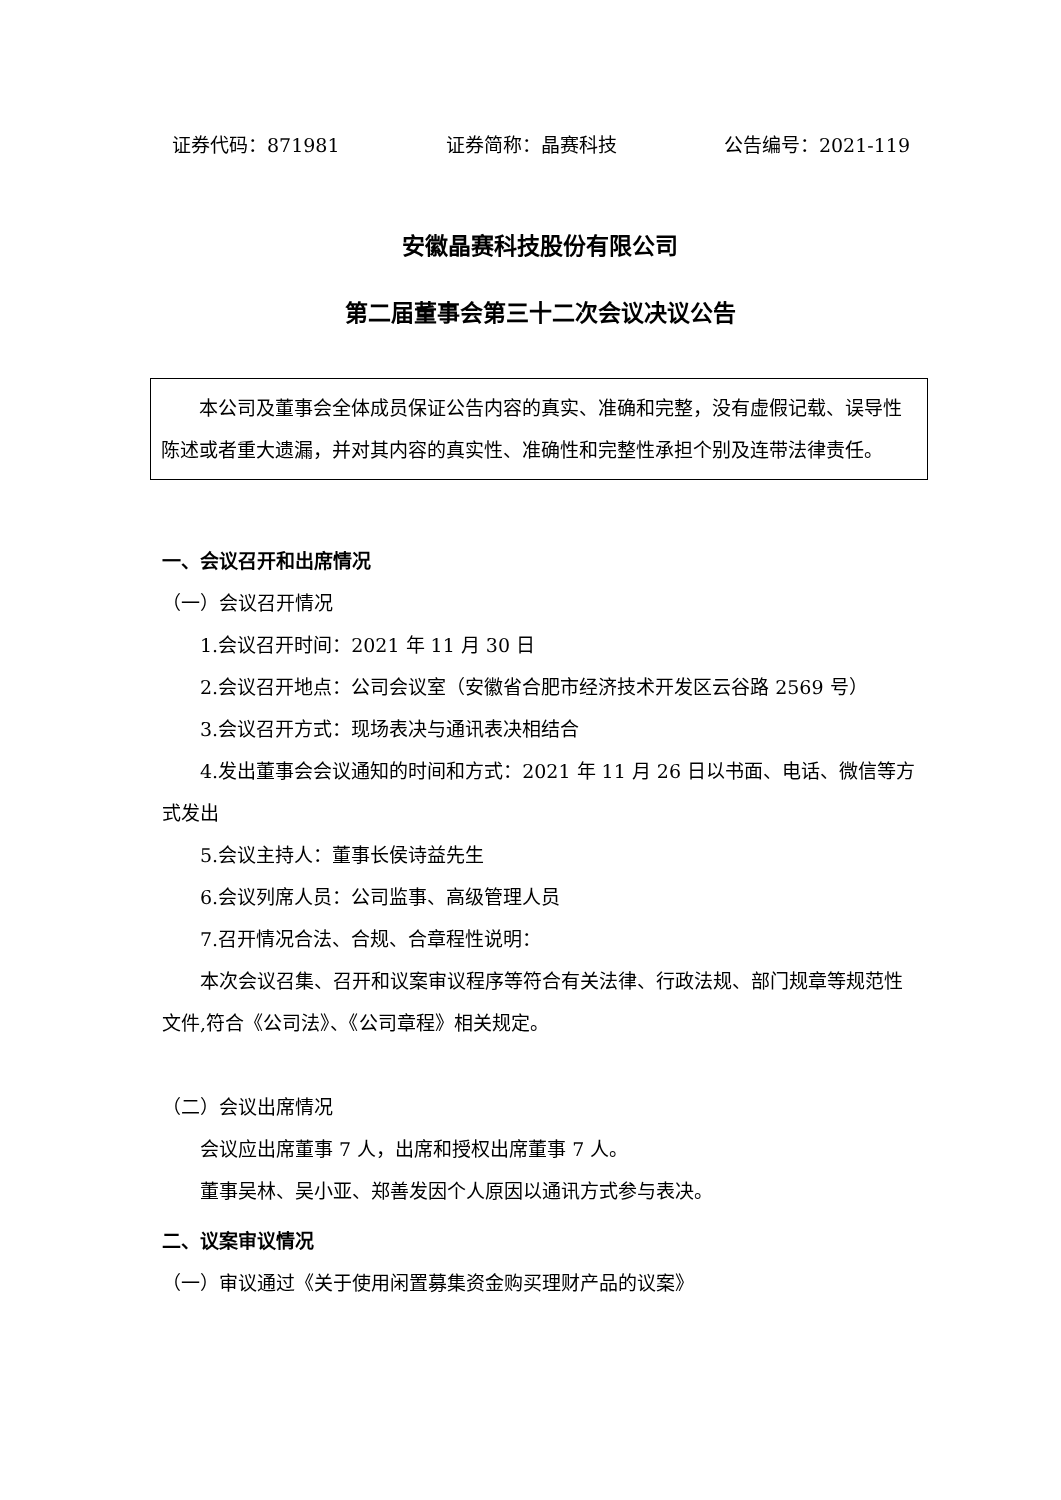证券代码：871981 证券简称：晶赛科技 公告编号：2021-119
安徽晶赛科技股份有限公司
第二届董事会第三十二次会议决议公告
本公司及董事会全体成员保证公告内容的真实、准确和完整，没有虚假记载、误导性陈述或者重大遗漏，并对其内容的真实性、准确性和完整性承担个别及连带法律责任。
一、会议召开和出席情况
（一）会议召开情况
1.会议召开时间：2021 年 11 月 30 日
2.会议召开地点：公司会议室（安徽省合肥市经济技术开发区云谷路 2569 号）
3.会议召开方式：现场表决与通讯表决相结合
4.发出董事会会议通知的时间和方式：2021 年 11 月 26 日以书面、电话、微信等方式发出
5.会议主持人：董事长侯诗益先生
6.会议列席人员：公司监事、高级管理人员
7.召开情况合法、合规、合章程性说明：
本次会议召集、召开和议案审议程序等符合有关法律、行政法规、部门规章等规范性文件,符合《公司法》、《公司章程》相关规定。
（二）会议出席情况
会议应出席董事 7 人，出席和授权出席董事 7 人。
董事吴林、吴小亚、郑善发因个人原因以通讯方式参与表决。
二、议案审议情况
（一）审议通过《关于使用闲置募集资金购买理财产品的议案》